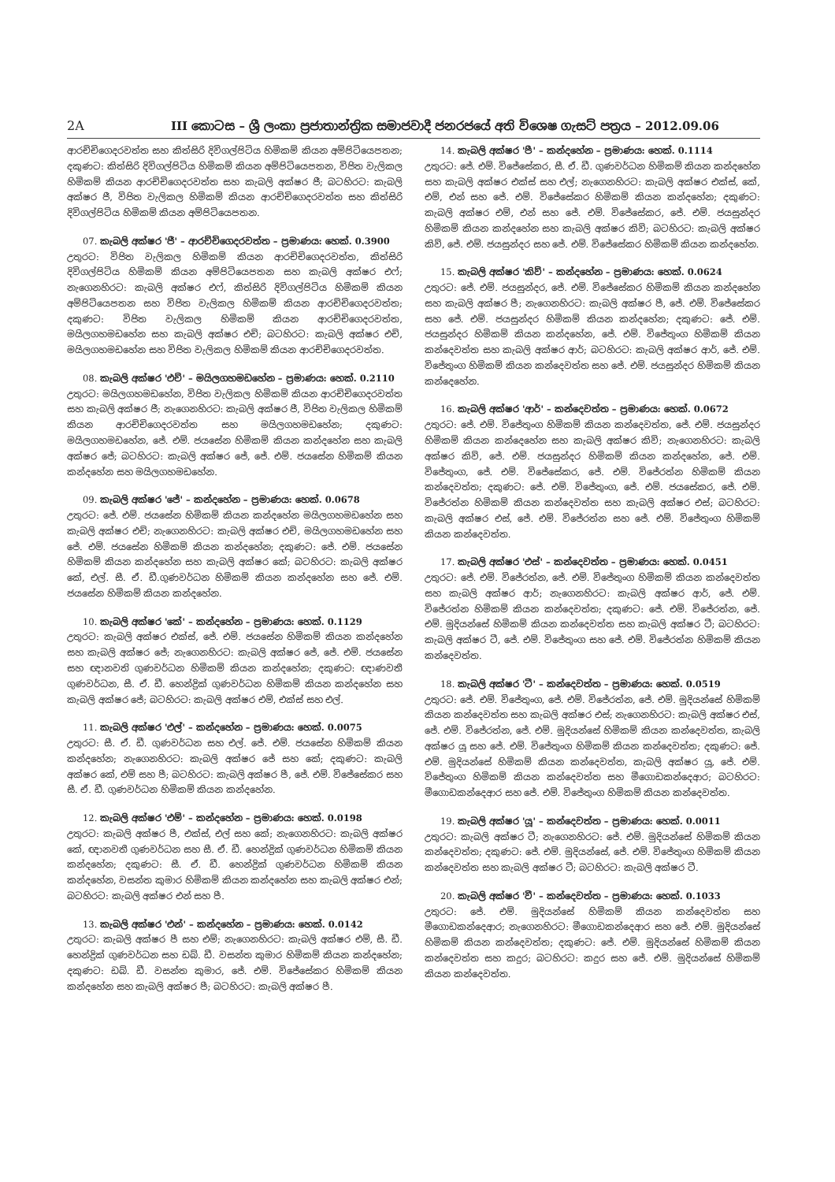2A III කොටස – ශ්‍රී ලංකා ප්‍රජාතාන්ත්‍රික සමාජවාදී ජනරජයේ අති විශෙෂ ගැසට් පත්‍රය – 2012.09.06
ආරච්චිගෙදරවත්ත සහ කිත්සිරි දිවිගල්පිටිය හිමිකම් කියන අම්පිටියෙපතන; දකුණට: කිත්සිරි දිවිගල්පිටිය හිමිකම් කියන අම්පිටියෙපතන, විජිත වැලිකල හිමිකම් කියන ආරච්චිගෙදරවත්ත සහ කැබලි අක්ෂර ජී; බටහිරට: කැබලි අක්ෂර ජී, විජිත වැලිකල හිමිකම් කියන ආරච්චිගෙදරවත්ත සහ කිත්සිරි දිවිගල්පිටිය හිමිකම් කියන අම්පිටියෙපතන.
07. කැබලි අක්ෂර 'ජී' – ආරච්චිගෙදරවත්ත – ප්‍රමාණය: හෙක්. 0.3900
උතුරට: විජිත වැලිකල හිමිකම් කියන ආරච්චිගෙදරවත්ත, කිත්සිරි දිවිගල්පිටිය හිමිකම් කියන අම්පිටියෙපතන සහ කැබලි අක්ෂර එෆ්; නැගෙනහිරට: කැබලි අක්ෂර එෆ්, කිත්සිරි දිවිගල්පිටිය හිමිකම් කියන අම්පිටියෙපතන සහ විජිත වැලිකල හිමිකම් කියන ආරච්චිගෙදරවත්ත; දකුණට: විජිත වැලිකල හිමිකම් කියන ආරච්චිගෙදරවත්ත, මයිලගහමඩහේන සහ කැබලි අක්ෂර එච්; බටහිරට: කැබලි අක්ෂර එච්, මයිලගහමඩහේන සහ විජිත වැලිකල හිමිකම් කියන ආරච්චිගෙදරවත්ත.
08. කැබලි අක්ෂර 'එච්' – මයිලගහමඩහේන – ප්‍රමාණය: හෙක්. 0.2110
උතුරට: මයිලගහමඩහේන, විජිත වැලිකල හිමිකම් කියන ආරච්චිගෙදරවත්ත සහ කැබලි අක්ෂර ජී; නැගෙනහිරට: කැබලි අක්ෂර ජී, විජිත වැලිකල හිමිකම් කියන ආරච්චිගෙදරවත්ත සහ මයිලගහමඩහේන; දකුණට: මයිලගහමඩහේන, ජේ. එම්. ජයසේන හිමිකම් කියන කන්දහේන සහ කැබලි අක්ෂර ජේ; බටහිරට: කැබලි අක්ෂර ජේ, ජේ. එම්. ජයසේන හිමිකම් කියන කන්දහේන සහ මයිලගහමඩහේන.
09. කැබලි අක්ෂර 'ජේ' – කන්දහේන – ප්‍රමාණය: හෙක්. 0.0678
උතුරට: ජේ. එම්. ජයසේන හිමිකම් කියන කන්දහේන මයිලගහමඩහේන සහ කැබලි අක්ෂර එච්; නැගෙනහිරට: කැබලි අක්ෂර එච්, මයිලගහමඩහේන සහ ජේ. එම්. ජයසේන හිමිකම් කියන කන්දහේන; දකුණට: ජේ. එම්. ජයසේන හිමිකම් කියන කන්දහේන සහ කැබලි අක්ෂර කේ; බටහිරට: කැබලි අක්ෂර කේ, එල්. සී. ඒ. ඩී.ගුණවර්ධන හිමිකම් කියන කන්දහේන සහ ජේ. එම්. ජයසේන හිමිකම් කියන කන්දහේන.
10. කැබලි අක්ෂර 'කේ' – කන්දහේන – ප්‍රමාණය: හෙක්. 0.1129
උතුරට: කැබලි අක්ෂර එක්ස්, ජේ. එම්. ජයසේන හිමිකම් කියන කන්දහේන සහ කැබලි අක්ෂර ජේ; නැගෙනහිරට: කැබලි අක්ෂර ජේ, ජේ. එම්. ජයසේන සහ ඥානවති ගුණවර්ධන හිමිකම් කියන කන්දහේන; දකුණට: ඥාණවතී ගුණවර්ධන, සී. ඒ. ඩී. හෙන්ද්‍රික් ගුණවර්ධන හිමිකම් කියන කන්දහේන සහ කැබලි අක්ෂර ජේ; බටහිරට: කැබලි අක්ෂර එම්, එක්ස් සහ එල්.
11. කැබලි අක්ෂර 'එල්' – කන්දහේන – ප්‍රමාණය: හෙක්. 0.0075
උතුරට: සී. ඒ. ඩී. ගුණවර්ධන සහ එල්. ජේ. එම්. ජයසේන හිමිකම් කියන කන්දහේන; නැගෙනහිරට: කැබලි අක්ෂර ජේ සහ කේ; දකුණට: කැබලි අක්ෂර කේ, එම් සහ පී; බටහිරට: කැබලි අක්ෂර පී, ජේ. එම්. විජේසේකර සහ සී. ඒ. ඩී. ගුණවර්ධන හිමිකම් කියන කන්දහේන.
12. කැබලි අක්ෂර 'එම්' – කන්දහේන – ප්‍රමාණය: හෙක්. 0.0198
උතුරට: කැබලි අක්ෂර පී, එක්ස්, එල් සහ කේ; නැගෙනහිරට: කැබලි අක්ෂර කේ, ඥානවතී ගුණවර්ධන සහ සී. ඒ. ඩී. හෙන්ද්‍රික් ගුණවර්ධන හිමිකම් කියන කන්දහේන; දකුණට: සී. ඒ. ඩී. හෙන්ද්‍රික් ගුණවර්ධන හිමිකම් කියන කන්දහේන, වසන්ත කුමාර හිමිකම් කියන කන්දහේන සහ කැබලි අක්ෂර එන්; බටහිරට: කැබලි අක්ෂර එන් සහ පී.
13. කැබලි අක්ෂර 'එන්' – කන්දහේන – ප්‍රමාණය: හෙක්. 0.0142
උතුරට: කැබලි අක්ෂර පී සහ එම්; නැගෙනහිරට: කැබලි අක්ෂර එම්, සී. ඩී. හෙන්ද්‍රික් ගුණවර්ධන සහ ඩබ්. ඩී. වසන්ත කුමාර හිමිකම් කියන කන්දහේන; දකුණට: ඩබ්. ඩී. වසන්ත කුමාර, ජේ. එම්. විජේසේකර හිමිකම් කියන කන්දහේන සහ කැබලි අක්ෂර පී; බටහිරට: කැබලි අක්ෂර පී.
14. කැබලි අක්ෂර 'පී' – කන්දහේන – ප්‍රමාණය: හෙක්. 0.1114
උතුරට: ජේ. එම්. විජේසේකර, සී. ඒ. ඩී. ගුණවර්ධන හිමිකම් කියන කන්දහේන සහ කැබලි අක්ෂර එක්ස් සහ එල්; නැගෙනහිරට: කැබලි අක්ෂර එක්ස්, කේ, එම්, එන් සහ ජේ. එම්. විජේසේකර හිමිකම් කියන කන්දහේන; දකුණට: කැබලි අක්ෂර එම්, එන් සහ ජේ. එම්. විජේසේකර, ජේ. එම්. ජයසුන්දර හිමිකම් කියන කන්දහේන සහ කැබලි අක්ෂර කිව්; බටහිරට: කැබලි අක්ෂර කිව්, ජේ. එම්. ජයසුන්දර සහ ජේ. එම්. විජේසේකර හිමිකම් කියන කන්දහේන.
15. කැබලි අක්ෂර 'කිව්' – කන්දහේන – ප්‍රමාණය: හෙක්. 0.0624
උතුරට: ජේ. එම්. ජයසුන්දර, ජේ. එම්. විජේසේකර හිමිකම් කියන කන්දහේන සහ කැබලි අක්ෂර පී; නැගෙනහිරට: කැබලි අක්ෂර පී, ජේ. එම්. විජේසේකර සහ ජේ. එම්. ජයසුන්දර හිමිකම් කියන කන්දහේන; දකුණට: ජේ. එම්. ජයසුන්දර හිමිකම් කියන කන්දහේන, ජේ. එම්. විජේතුංග හිමිකම් කියන කන්දෙවත්ත සහ කැබලි අක්ෂර ආර්; බටහිරට: කැබලි අක්ෂර ආර්, ජේ. එම්. විජේතුංග හිමිකම් කියන කන්දෙවත්ත සහ ජේ. එම්. ජයසුන්දර හිමිකම් කියන කන්දෙහේන.
16. කැබලි අක්ෂර 'ආර්' – කන්දෙවත්ත – ප්‍රමාණය: හෙක්. 0.0672
උතුරට: ජේ. එම්. විජේතුංග හිමිකම් කියන කන්දෙවත්ත, ජේ. එම්. ජයසුන්දර හිමිකම් කියන කන්දෙහේන සහ කැබලි අක්ෂර කිව්; නැගෙනහිරට: කැබලි අක්ෂර කිව්, ජේ. එම්. ජයසුන්දර හිමිකම් කියන කන්දහේන, ජේ. එම්. විජේතුංග, ජේ. එම්. විජේසේකර, ජේ. එම්. විජේරත්න හිමිකම් කියන කන්දෙවත්ත; දකුණට: ජේ. එම්. විජේතුංග, ජේ. එම්. ජයසේකර, ජේ. එම්. විජේරත්න හිමිකම් කියන කන්දෙවත්ත සහ කැබලි අක්ෂර එස්; බටහිරට: කැබලි අක්ෂර එස්, ජේ. එම්. විජේරත්න සහ ජේ. එම්. විජේතුංග හිමිකම් කියන කන්දෙවත්ත.
17. කැබලි අක්ෂර 'එස්' – කන්දෙවත්ත – ප්‍රමාණය: හෙක්. 0.0451
උතුරට: ජේ. එම්. විජේරත්න, ජේ. එම්. විජේතුංග හිමිකම් කියන කන්දෙවත්ත සහ කැබලි අක්ෂර ආර්; නැගෙනහිරට: කැබලි අක්ෂර ආර්, ජේ. එම්. විජේරත්න හිමිකම් කියන කන්දෙවත්ත; දකුණට: ජේ. එම්. විජේරත්න, ජේ. එම්. මුදියන්සේ හිමිකම් කියන කන්දෙවත්ත සහ කැබලි අක්ෂර ටී; බටහිරට: කැබලි අක්ෂර ටී, ජේ. එම්. විජේතුංග සහ ජේ. එම්. විජේරත්න හිමිකම් කියන කන්දෙවත්ත.
18. කැබලි අක්ෂර 'ටී' – කන්දෙවත්ත – ප්‍රමාණය: හෙක්. 0.0519
උතුරට: ජේ. එම්. විජේතුංග, ජේ. එම්. විජේරත්න, ජේ. එම්. මුදියන්සේ හිමිකම් කියන කන්දෙවත්ත සහ කැබලි අක්ෂර එස්; නැගෙනහිරට: කැබලි අක්ෂර එස්, ජේ. එම්. විජේරත්න, ජේ. එම්. මුදියන්සේ හිමිකම් කියන කන්දෙවත්ත, කැබලි අක්ෂර යූ සහ ජේ. එම්. විජේතුංග හිමිකම් කියන කන්දෙවත්ත; දකුණට: ජේ. එම්. මුදියන්සේ හිමිකම් කියන කන්දෙවත්ත, කැබලි අක්ෂර යූ, ජේ. එම්. විජේතුංග හිමිකම් කියන කන්දෙවත්ත සහ මීගොඩකන්දෙආර; බටහිරට: මීගොඩකන්දෙආර සහ ජේ. එම්. විජේතුංග හිමිකම් කියන කන්දෙවත්ත.
19. කැබලි අක්ෂර 'යූ' – කන්දෙවත්ත – ප්‍රමාණය: හෙක්. 0.0011
උතුරට: කැබලි අක්ෂර ටී; නැගෙනහිරට: ජේ. එම්. මුදියන්සේ හිමිකම් කියන කන්දෙවත්ත; දකුණට: ජේ. එම්. මුදියන්සේ, ජේ. එම්. විජේතුංග හිමිකම් කියන කන්දෙවත්ත සහ කැබලි අක්ෂර ටී; බටහිරට: කැබලි අක්ෂර ටී.
20. කැබලි අක්ෂර 'වී' – කන්දෙවත්ත – ප්‍රමාණය: හෙක්. 0.1033
උතුරට: ජේ. එම්. මුදියන්සේ හිමිකම් කියන කන්දෙවත්ත සහ මීගොඩකන්දෙආර; නැගෙනහිරට: මීගොඩකන්දෙආර සහ ජේ. එම්. මුදියන්සේ හිමිකම් කියන කන්දෙවත්ත; දකුණට: ජේ. එම්. මුදියන්සේ හිමිකම් කියන කන්දෙවත්ත සහ කදුර; බටහිරට: කදුර සහ ජේ. එම්. මුදියන්සේ හිමිකම් කියන කන්දෙවත්ත.